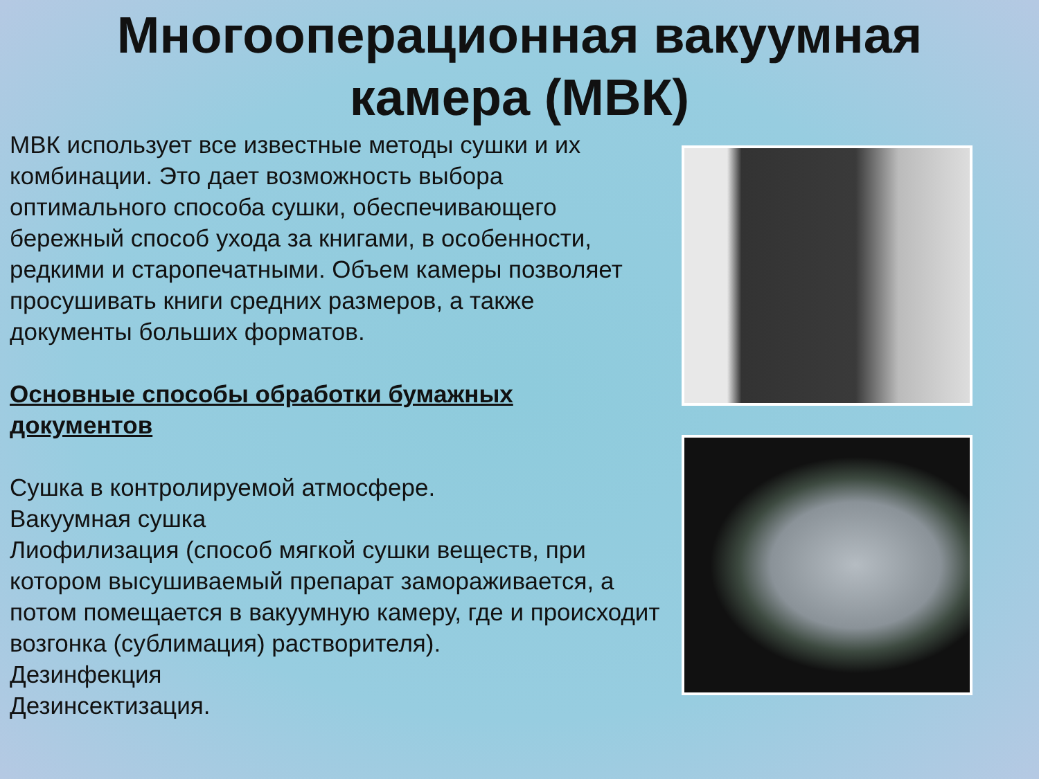Многооперационная вакуумная
камера (МВК)
МВК использует все известные методы сушки и их комбинации. Это дает возможность выбора оптимального способа сушки, обеспечивающего бережный способ ухода за книгами, в особенности, редкими и старопечатными. Объем камеры позволяет просушивать книги средних размеров, а также документы больших форматов.
Основные способы обработки бумажных документов
Сушка в контролируемой атмосфере.
Вакуумная сушка
Лиофилизация (способ мягкой сушки веществ, при котором высушиваемый препарат замораживается, а потом помещается в вакуумную камеру, где и происходит возгонка (сублимация) растворителя).
Дезинфекция
Дезинсектизация.